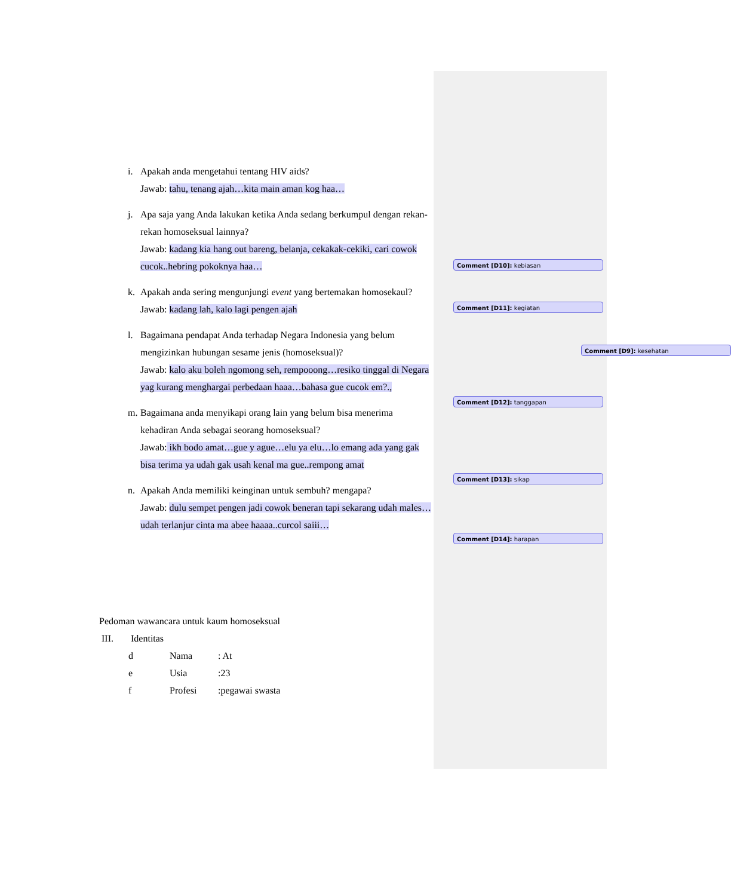i. Apakah anda mengetahui tentang HIV aids?
Jawab: tahu, tenang ajah…kita main aman kog haa…
Comment [D9]: kesehatan
j. Apa saja yang Anda lakukan ketika Anda sedang berkumpul dengan rekan-rekan homoseksual lainnya?
Jawab: kadang kia hang out bareng, belanja, cekakak-cekiki, cari cowok cucok..hebring pokoknya haa…
k. Apakah anda sering mengunjungi event yang bertemakan homosekaul?
Jawab: kadang lah, kalo lagi pengen ajah
l. Bagaimana pendapat Anda terhadap Negara Indonesia yang belum mengizinkan hubungan sesame jenis (homoseksual)?
Jawab: kalo aku boleh ngomong seh, rempooong…resiko tinggal di Negara yag kurang menghargai perbedaan haaa…bahasa gue cucok em?.,
m. Bagaimana anda menyikapi orang lain yang belum bisa menerima kehadiran Anda sebagai seorang homoseksual?
Jawab: ikh bodo amat…gue y ague…elu ya elu…lo emang ada yang gak bisa terima ya udah gak usah kenal ma gue..rempong amat
n. Apakah Anda memiliki keinginan untuk sembuh? mengapa?
Jawab: dulu sempet pengen jadi cowok beneran tapi sekarang udah males…udah terlanjur cinta ma abee haaaa..curcol saiii…
Comment [D10]: kebiasan
Comment [D11]: kegiatan
Comment [D12]: tanggapan
Comment [D13]: sikap
Comment [D14]: harapan
Pedoman wawancara untuk kaum homoseksual
III. Identitas
d Nama: At
e Usia:23
f Profesi:pegawai swasta